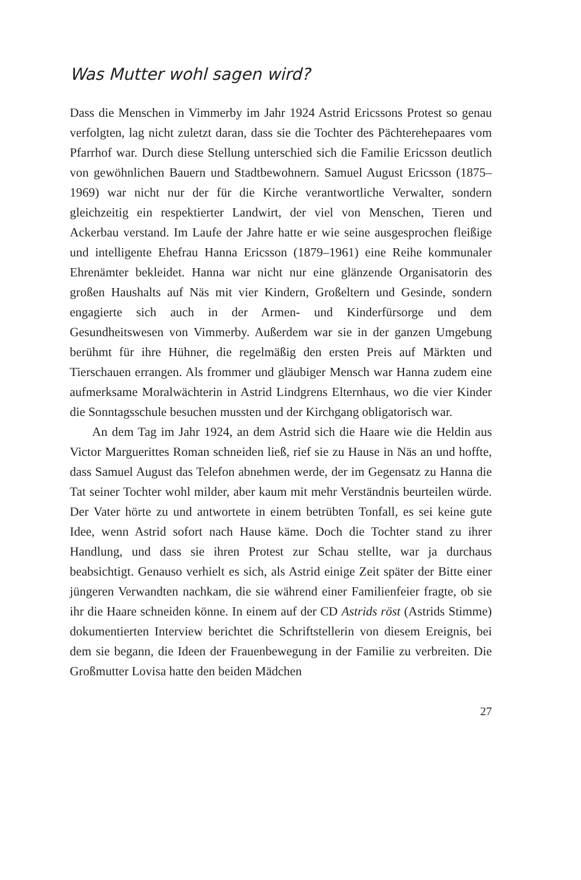Was Mutter wohl sagen wird?
Dass die Menschen in Vimmerby im Jahr 1924 Astrid Ericssons Protest so genau verfolgten, lag nicht zuletzt daran, dass sie die Tochter des Pächterehepaares vom Pfarrhof war. Durch diese Stellung unterschied sich die Familie Ericsson deutlich von gewöhnlichen Bauern und Stadtbewohnern. Samuel August Ericsson (1875–1969) war nicht nur der für die Kirche verantwortliche Verwalter, sondern gleichzeitig ein respektierter Landwirt, der viel von Menschen, Tieren und Ackerbau verstand. Im Laufe der Jahre hatte er wie seine ausgesprochen fleißige und intelligente Ehefrau Hanna Ericsson (1879–1961) eine Reihe kommunaler Ehrenämter bekleidet. Hanna war nicht nur eine glänzende Organisatorin des großen Haushalts auf Näs mit vier Kindern, Großeltern und Gesinde, sondern engagierte sich auch in der Armen- und Kinderfürsorge und dem Gesundheitswesen von Vimmerby. Außerdem war sie in der ganzen Umgebung berühmt für ihre Hühner, die regelmäßig den ersten Preis auf Märkten und Tierschauen errangen. Als frommer und gläubiger Mensch war Hanna zudem eine aufmerksame Moralwächterin in Astrid Lindgrens Elternhaus, wo die vier Kinder die Sonntagsschule besuchen mussten und der Kirchgang obligatorisch war.
An dem Tag im Jahr 1924, an dem Astrid sich die Haare wie die Heldin aus Victor Marguerittes Roman schneiden ließ, rief sie zu Hause in Näs an und hoffte, dass Samuel August das Telefon abnehmen werde, der im Gegensatz zu Hanna die Tat seiner Tochter wohl milder, aber kaum mit mehr Verständnis beurteilen würde. Der Vater hörte zu und antwortete in einem betrübten Tonfall, es sei keine gute Idee, wenn Astrid sofort nach Hause käme. Doch die Tochter stand zu ihrer Handlung, und dass sie ihren Protest zur Schau stellte, war ja durchaus beabsichtigt. Genauso verhielt es sich, als Astrid einige Zeit später der Bitte einer jüngeren Verwandten nachkam, die sie während einer Familienfeier fragte, ob sie ihr die Haare schneiden könne. In einem auf der CD Astrids röst (Astrids Stimme) dokumentierten Interview berichtet die Schriftstellerin von diesem Ereignis, bei dem sie begann, die Ideen der Frauenbewegung in der Familie zu verbreiten. Die Großmutter Lovisa hatte den beiden Mädchen
27